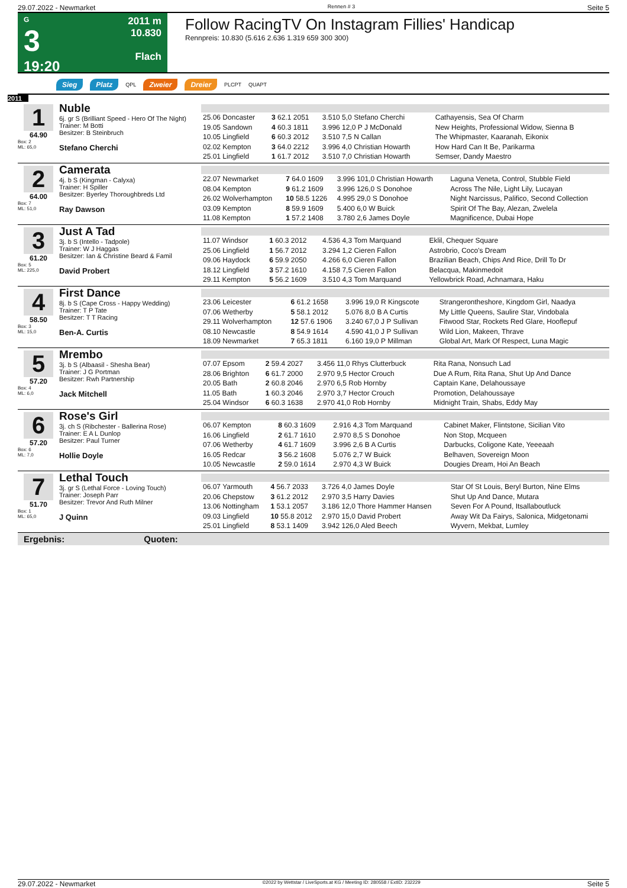29.07.2022 - Newmarket Rennen # 3 Seite 5
G
3
19:20
2011 m
10.830
Flach
Follow RacingTV On Instagram Fillies' Handicap
Rennpreis: 10.830 (5.616 2.636 1.319 659 300 300)
Sieg Platz QPL Zweier Dreier PLCPT QUAPT
2011
1
64.90
Box: 2
ML: 65,0
Nuble
6j. gr S (Brilliant Speed - Hero Of The Night)
Trainer: M Botti
Besitzer: B Steinbruch
Stefano Cherchi
| 25.06 Doncaster | 3 62.1 2051 | 3.510 5,0 Stefano Cherchi | Cathayensis, Sea Of Charm |
| 19.05 Sandown | 4 60.3 1811 | 3.996 12,0 P J McDonald | New Heights, Professional Widow, Sienna B |
| 10.05 Lingfield | 6 60.3 2012 | 3.510 7,5 N Callan | The Whipmaster, Kaaranah, Eikonix |
| 02.02 Kempton | 3 64.0 2212 | 3.996 4,0 Christian Howarth | How Hard Can It Be, Parikarma |
| 25.01 Lingfield | 1 61.7 2012 | 3.510 7,0 Christian Howarth | Semser, Dandy Maestro |
2
64.00
Box: 7
ML: 51,0
Camerata
4j. b S (Kingman - Calyxa)
Trainer: H Spiller
Besitzer: Byerley Thoroughbreds Ltd
Ray Dawson
| 22.07 Newmarket | 7 64.0 1609 | 3.996 101,0 Christian Howarth | Laguna Veneta, Control, Stubble Field |
| 08.04 Kempton | 9 61.2 1609 | 3.996 126,0 S Donohoe | Across The Nile, Light Lily, Lucayan |
| 26.02 Wolverhampton | 10 58.5 1226 | 4.995 29,0 S Donohoe | Night Narcissus, Palifico, Second Collection |
| 03.09 Kempton | 8 59.9 1609 | 5.400 6,0 W Buick | Spirit Of The Bay, Alezan, Zwelela |
| 11.08 Kempton | 1 57.2 1408 | 3.780 2,6 James Doyle | Magnificence, Dubai Hope |
3
61.20
Box: 5
ML: 225,0
Just A Tad
3j. b S (Intello - Tadpole)
Trainer: W J Haggas
Besitzer: Ian & Christine Beard & Famil
David Probert
| 11.07 Windsor | 1 60.3 2012 | 4.536 4,3 Tom Marquand | Eklil, Chequer Square |
| 25.06 Lingfield | 1 56.7 2012 | 3.294 1,2 Cieren Fallon | Astrobrio, Coco's Dream |
| 09.06 Haydock | 6 59.9 2050 | 4.266 6,0 Cieren Fallon | Brazilian Beach, Chips And Rice, Drill To Dr |
| 18.12 Lingfield | 3 57.2 1610 | 4.158 7,5 Cieren Fallon | Belacqua, Makinmedoit |
| 29.11 Kempton | 5 56.2 1609 | 3.510 4,3 Tom Marquand | Yellowbrick Road, Achnamara, Haku |
4
58.50
Box: 3
ML: 15,0
First Dance
8j. b S (Cape Cross - Happy Wedding)
Trainer: T P Tate
Besitzer: T T Racing
Ben-A. Curtis
| 23.06 Leicester | 6 61.2 1658 | 3.996 19,0 R Kingscote | Strangerontheshore, Kingdom Girl, Naadya |
| 07.06 Wetherby | 5 58.1 2012 | 5.076 8,0 B A Curtis | My Little Queens, Saulire Star, Vindobala |
| 29.11 Wolverhampton | 12 57.6 1906 | 3.240 67,0 J P Sullivan | Fitwood Star, Rockets Red Glare, Hooflepuf |
| 08.10 Newcastle | 8 54.9 1614 | 4.590 41,0 J P Sullivan | Wild Lion, Makeen, Thrave |
| 18.09 Newmarket | 7 65.3 1811 | 6.160 19,0 P Millman | Global Art, Mark Of Respect, Luna Magic |
5
57.20
Box: 4
ML: 6,0
Mrembo
3j. b S (Albaasil - Shesha Bear)
Trainer: J G Portman
Besitzer: Rwh Partnership
Jack Mitchell
| 07.07 Epsom | 2 59.4 2027 | 3.456 11,0 Rhys Clutterbuck | Rita Rana, Nonsuch Lad |
| 28.06 Brighton | 6 61.7 2000 | 2.970 9,5 Hector Crouch | Due A Rum, Rita Rana, Shut Up And Dance |
| 20.05 Bath | 2 60.8 2046 | 2.970 6,5 Rob Hornby | Captain Kane, Delahoussaye |
| 11.05 Bath | 1 60.3 2046 | 2.970 3,7 Hector Crouch | Promotion, Delahoussaye |
| 25.04 Windsor | 6 60.3 1638 | 2.970 41,0 Rob Hornby | Midnight Train, Shabs, Eddy May |
6
57.20
Box: 6
ML: 7,0
Rose's Girl
3j. ch S (Ribchester - Ballerina Rose)
Trainer: E A L Dunlop
Besitzer: Paul Turner
Hollie Doyle
| 06.07 Kempton | 8 60.3 1609 | 2.916 4,3 Tom Marquand | Cabinet Maker, Flintstone, Sicilian Vito |
| 16.06 Lingfield | 2 61.7 1610 | 2.970 8,5 S Donohoe | Non Stop, Mcqueen |
| 07.06 Wetherby | 4 61.7 1609 | 3.996 2,6 B A Curtis | Darbucks, Coligone Kate, Yeeeaah |
| 16.05 Redcar | 3 56.2 1608 | 5.076 2,7 W Buick | Belhaven, Sovereign Moon |
| 10.05 Newcastle | 2 59.0 1614 | 2.970 4,3 W Buick | Dougies Dream, Hoi An Beach |
7
51.70
Box: 1
ML: 65,0
Lethal Touch
3j. gr S (Lethal Force - Loving Touch)
Trainer: Joseph Parr
Besitzer: Trevor And Ruth Milner
J Quinn
| 06.07 Yarmouth | 4 56.7 2033 | 3.726 4,0 James Doyle | Star Of St Louis, Beryl Burton, Nine Elms |
| 20.06 Chepstow | 3 61.2 2012 | 2.970 3,5 Harry Davies | Shut Up And Dance, Mutara |
| 13.06 Nottingham | 1 53.1 2057 | 3.186 12,0 Thore Hammer Hansen | Seven For A Pound, Itsallaboutluck |
| 09.03 Lingfield | 10 55.8 2012 | 2.970 15,0 David Probert | Away Wit Da Fairys, Salonica, Midgetonami |
| 25.01 Lingfield | 8 53.1 1409 | 3.942 126,0 Aled Beech | Wyvern, Mekbat, Lumley |
Ergebnis: Quoten:
29.07.2022 - Newmarket ©2022 by Wettstar / LiveSports.at KG / Meeting ID: 280558 / ExtID: 232229 Seite 5